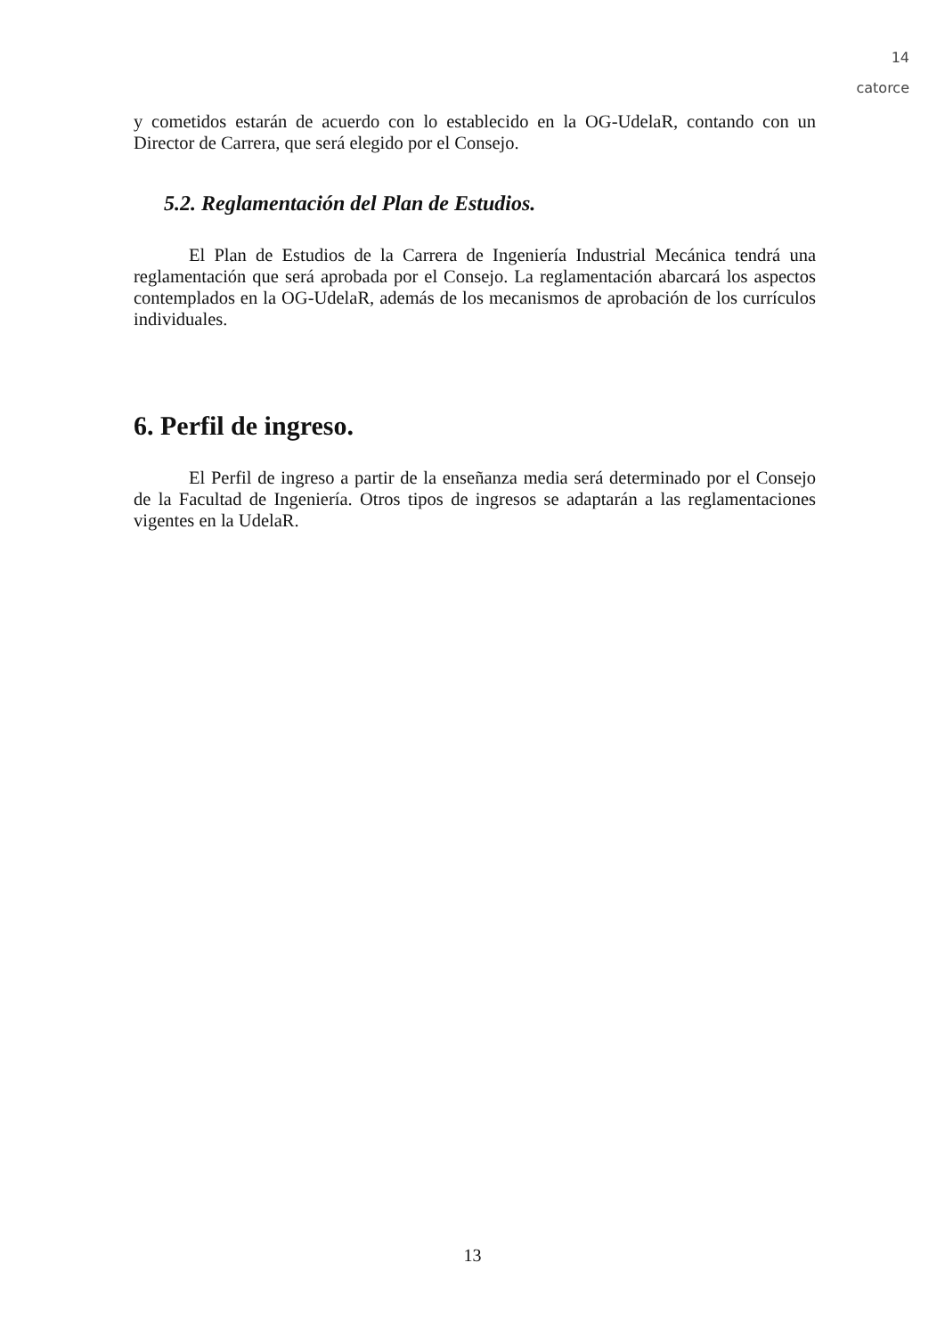14
catorce
y cometidos estarán de acuerdo con lo establecido en la OG-UdelaR, contando con un Director de Carrera, que será elegido por el Consejo.
5.2. Reglamentación del Plan de Estudios.
El Plan de Estudios de la Carrera de Ingeniería Industrial Mecánica tendrá una reglamentación que será aprobada por el Consejo. La reglamentación abarcará los aspectos contemplados en la OG-UdelaR, además de los mecanismos de aprobación de los currículos individuales.
6. Perfil de ingreso.
El Perfil de ingreso a partir de la enseñanza media será determinado por el Consejo de la Facultad de Ingeniería. Otros tipos de ingresos se adaptarán a las reglamentaciones vigentes en la UdelaR.
13